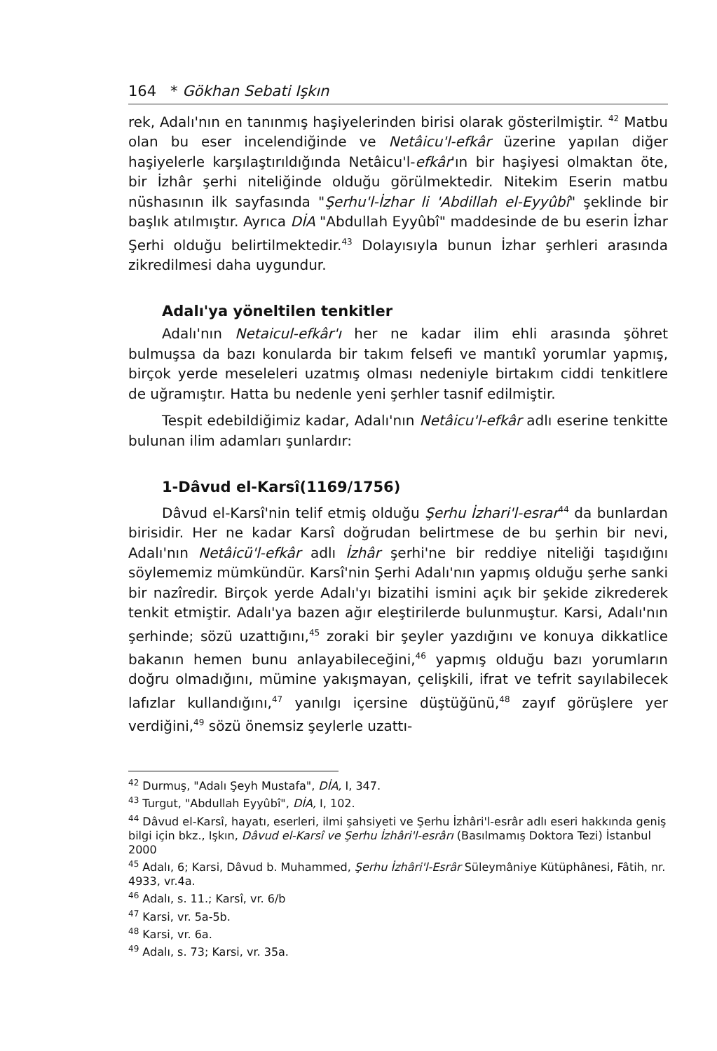164 * Gökhan Sebati Işkın
rek, Adalı'nın en tanınmış haşiyelerinden birisi olarak gösterilmiştir. <sup>42</sup> Matbu olan bu eser incelendiğinde ve Netâicu'l-efkâr üzerine yapılan diğer haşiyelerle karşılaştırıldığında Netâicu'l-efkâr'ın bir haşiyesi olmaktan öte, bir İzhâr şerhi niteliğinde olduğu görülmektedir. Nitekim Eserin matbu nüshasının ilk sayfasında "Şerhu'l-İzhar li 'Abdillah el-Eyyûbî" şeklinde bir başlık atılmıştır. Ayrıca DİA "Abdullah Eyyûbî" maddesinde de bu eserin İzhar Şerhi olduğu belirtilmektedir.<sup>43</sup> Dolayısıyla bunun İzhar şerhleri arasında zikredilmesi daha uygundur.
Adalı'ya yöneltilen tenkitler
Adalı'nın Netaicul-efkâr'ı her ne kadar ilim ehli arasında şöhret bulmuşsa da bazı konularda bir takım felsefi ve mantıkî yorumlar yapmış, birçok yerde meseleleri uzatmış olması nedeniyle birtakım ciddi tenkitlere de uğramıştır. Hatta bu nedenle yeni şerhler tasnif edilmiştir.
Tespit edebildiğimiz kadar, Adalı'nın Netâicu'l-efkâr adlı eserine tenkitte bulunan ilim adamları şunlardır:
1-Dâvud el-Karsî(1169/1756)
Dâvud el-Karsî'nin telif etmiş olduğu Şerhu İzhari'l-esrar<sup>44</sup> da bunlardan birisidir. Her ne kadar Karsî doğrudan belirtmese de bu şerhin bir nevi, Adalı'nın Netâicü'l-efkâr adlı İzhâr şerhi'ne bir reddiye niteliği taşıdığını söylememiz mümkündür. Karsî'nin Şerhi Adalı'nın yapmış olduğu şerhe sanki bir nazîredir. Birçok yerde Adalı'yı bizatihi ismini açık bir şekide zikrederek tenkit etmiştir. Adalı'ya bazen ağır eleştirilerde bulunmuştur. Karsi, Adalı'nın şerhinde; sözü uzattığını,<sup>45</sup> zoraki bir şeyler yazdığını ve konuya dikkatlice bakanın hemen bunu anlayabileceğini,<sup>46</sup> yapmış olduğu bazı yorumların doğru olmadığını, mümine yakışmayan, çelişkili, ifrat ve tefrit sayılabilecek lafızlar kullandığını,<sup>47</sup> yanılgı içersine düştüğünü,<sup>48</sup> zayıf görüşlere yer verdiğini,<sup>49</sup> sözü önemsiz şeylerle uzattı-
<sup>42</sup> Durmuş, "Adalı Şeyh Mustafa", DİA, I, 347.
<sup>43</sup> Turgut, "Abdullah Eyyûbî", DİA, I, 102.
<sup>44</sup> Dâvud el-Karsî, hayatı, eserleri, ilmi şahsiyeti ve Şerhu İzhâri'l-esrâr adlı eseri hakkında geniş bilgi için bkz., Işkın, Dâvud el-Karsî ve Şerhu İzhâri'l-esrârı (Basılmamış Doktora Tezi) İstanbul 2000
<sup>45</sup> Adalı, 6; Karsi, Dâvud b. Muhammed, Şerhu İzhâri'l-Esrâr Süleymâniye Kütüphânesi, Fâtih, nr. 4933, vr.4a.
<sup>46</sup> Adalı, s. 11.; Karsî, vr. 6/b
<sup>47</sup> Karsi, vr. 5a-5b.
<sup>48</sup> Karsi, vr. 6a.
<sup>49</sup> Adalı, s. 73; Karsi, vr. 35a.